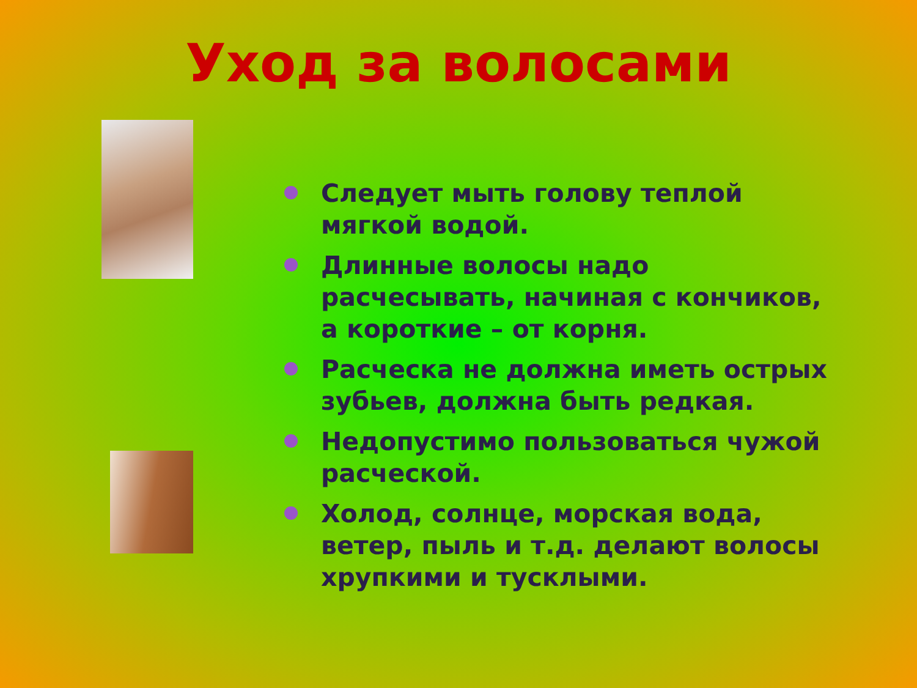Уход за волосами
Следует мыть голову теплой мягкой водой.
Длинные волосы надо расчесывать, начиная с кончиков, а короткие – от корня.
Расческа не должна иметь острых зубьев, должна быть редкая.
Недопустимо пользоваться чужой расческой.
Холод, солнце, морская вода, ветер, пыль и т.д. делают волосы хрупкими и тусклыми.